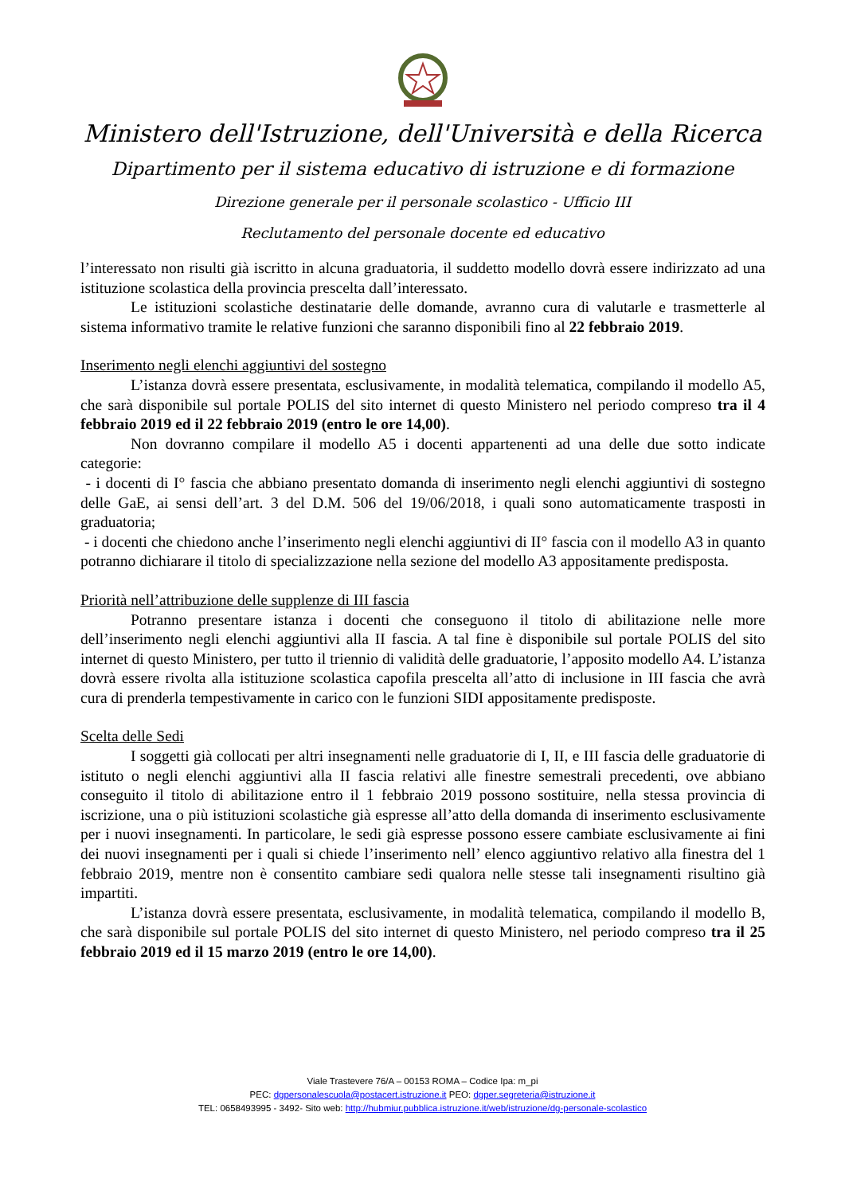Ministero dell'Istruzione, dell'Università e della Ricerca
Dipartimento per il sistema educativo di istruzione e di formazione
Direzione generale per il personale scolastico - Ufficio III
Reclutamento del personale docente ed educativo
l’interessato non risulti già iscritto in alcuna graduatoria, il suddetto modello dovrà essere indirizzato ad una istituzione scolastica della provincia prescelta dall’interessato.
Le istituzioni scolastiche destinatarie delle domande, avranno cura di valutarle e trasmetterle al sistema informativo tramite le relative funzioni che saranno disponibili fino al 22 febbraio 2019.
Inserimento negli elenchi aggiuntivi del sostegno
L’istanza dovrà essere presentata, esclusivamente, in modalità telematica, compilando il modello A5, che sarà disponibile sul portale POLIS del sito internet di questo Ministero nel periodo compreso tra il 4 febbraio 2019 ed il 22 febbraio 2019 (entro le ore 14,00).
Non dovranno compilare il modello A5 i docenti appartenenti ad una delle due sotto indicate categorie:
- i docenti di I° fascia che abbiano presentato domanda di inserimento negli elenchi aggiuntivi di sostegno delle GaE, ai sensi dell’art. 3 del D.M. 506 del 19/06/2018, i quali sono automaticamente trasposti in graduatoria;
- i docenti che chiedono anche l’inserimento negli elenchi aggiuntivi di II° fascia con il modello A3 in quanto potranno dichiarare il titolo di specializzazione nella sezione del modello A3 appositamente predisposta.
Priorità nell’attribuzione delle supplenze di III fascia
Potranno presentare istanza i docenti che conseguono il titolo di abilitazione nelle more dell’inserimento negli elenchi aggiuntivi alla II fascia. A tal fine è disponibile sul portale POLIS del sito internet di questo Ministero, per tutto il triennio di validità delle graduatorie, l’apposito modello A4. L’istanza dovrà essere rivolta alla istituzione scolastica capofila prescelta all’atto di inclusione in III fascia che avrà cura di prenderla tempestivamente in carico con le funzioni SIDI appositamente predisposte.
Scelta delle Sedi
I soggetti già collocati per altri insegnamenti nelle graduatorie di I, II, e III fascia delle graduatorie di istituto o negli elenchi aggiuntivi alla II fascia relativi alle finestre semestrali precedenti, ove abbiano conseguito il titolo di abilitazione entro il 1 febbraio 2019 possono sostituire, nella stessa provincia di iscrizione, una o più istituzioni scolastiche già espresse all’atto della domanda di inserimento esclusivamente per i nuovi insegnamenti. In particolare, le sedi già espresse possono essere cambiate esclusivamente ai fini dei nuovi insegnamenti per i quali si chiede l’inserimento nell’ elenco aggiuntivo relativo alla finestra del 1 febbraio 2019, mentre non è consentito cambiare sedi qualora nelle stesse tali insegnamenti risultino già impartiti.
L’istanza dovrà essere presentata, esclusivamente, in modalità telematica, compilando il modello B, che sarà disponibile sul portale POLIS del sito internet di questo Ministero, nel periodo compreso tra il 25 febbraio 2019 ed il 15 marzo 2019 (entro le ore 14,00).
Viale Trastevere 76/A – 00153 ROMA – Codice Ipa: m_pi
PEC: dgpersonalescuola@postacert.istruzione.it PEO: dgper.segreteria@istruzione.it
TEL: 0658493995 - 3492- Sito web: http://hubmiur.pubblica.istruzione.it/web/istruzione/dg-personale-scolastico